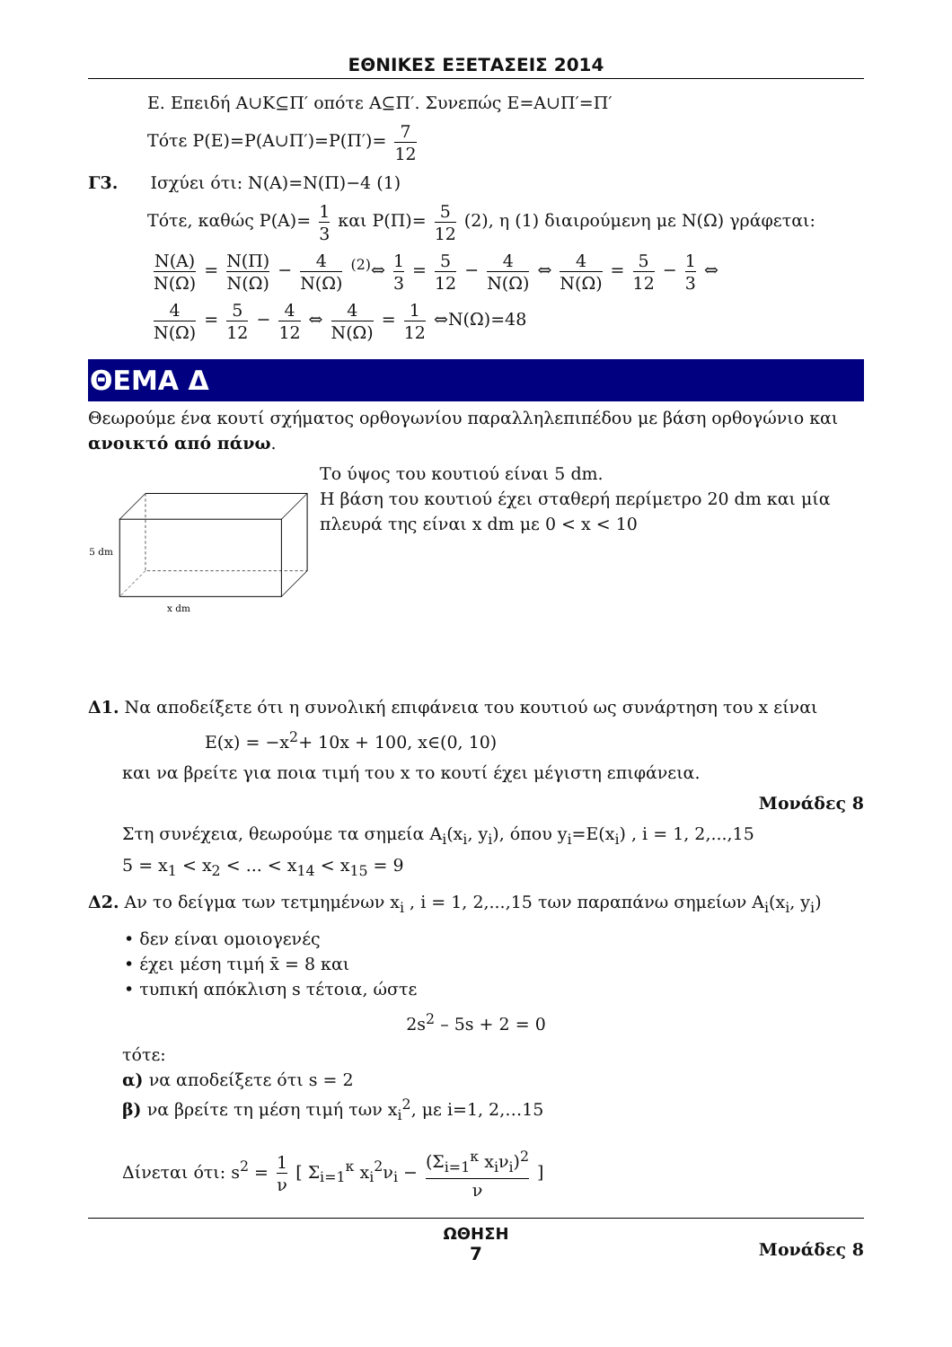ΕΘΝΙΚΕΣ ΕΞΕΤΑΣΕΙΣ 2014
Ε. Επειδή Α∪Κ⊆Π′ οπότε Α⊆Π′. Συνεπώς Ε=Α∪Π′=Π′
Τότε P(Ε)=P(Α∪Π′)=P(Π′)= 7 12
Γ3. Ισχύει ότι: N(A)=N(Π)−4 (1)
Τότε, καθώς P(A)= 1 3 και P(Π)= 5 12 (2), η (1) διαιρούμενη με N(Ω) γράφεται:
N(A) N(Ω) = N(Π) N(Ω) − 4 N(Ω) <sup>(2)</sup>⇔ 1 3 = 5 12 − 4 N(Ω) ⇔ 4 N(Ω) = 5 12 − 1 3 ⇔
4 N(Ω) = 5 12 − 4 12 ⇔ 4 N(Ω) = 1 12 ⇔N(Ω)=48
ΘΕΜΑ Δ
Θεωρούμε ένα κουτί σχήματος ορθογωνίου παραλληλεπιπέδου με βάση ορθογώνιο και ανοικτό από πάνω.
5 dm
x dm
Το ύψος του κουτιού είναι 5 dm.
Η βάση του κουτιού έχει σταθερή περίμετρο 20 dm και μία πλευρά της είναι x dm με 0 < x < 10
Δ1. Να αποδείξετε ότι η συνολική επιφάνεια του κουτιού ως συνάρτηση του x είναι
E(x) = −x<sup>2</sup>+ 10x + 100, x∈(0, 10)
και να βρείτε για ποια τιμή του x το κουτί έχει μέγιστη επιφάνεια.
Μονάδες 8
Στη συνέχεια, θεωρούμε τα σημεία A<sub>i</sub>(x<sub>i</sub>, y<sub>i</sub>), όπου y<sub>i</sub>=E(x<sub>i</sub>) , i = 1, 2,...,15
5 = x<sub>1</sub> < x<sub>2</sub> < ... < x<sub>14</sub> < x<sub>15</sub> = 9
Δ2. Αν το δείγμα των τετμημένων x<sub>i</sub> , i = 1, 2,...,15 των παραπάνω σημείων A<sub>i</sub>(x<sub>i</sub>, y<sub>i</sub>)
• δεν είναι ομοιογενές
• έχει μέση τιμή x̄ = 8 και
• τυπική απόκλιση s τέτοια, ώστε
2s<sup>2</sup> – 5s + 2 = 0
τότε:
α) να αποδείξετε ότι s = 2
β) να βρείτε τη μέση τιμή των x<sub>i</sub><sup>2</sup>, με i=1, 2,…15
Δίνεται ότι: s<sup>2</sup> = 1 ν [ Σ<sub>i=1</sub><sup>κ</sup> x<sub>i</sub><sup>2</sup>ν<sub>i</sub> − (Σ<sub>i=1</sub><sup>κ</sup> x<sub>i</sub>ν<sub>i</sub>)<sup>2</sup> ν ]
Μονάδες 8
ΩΘΗΣΗ
7